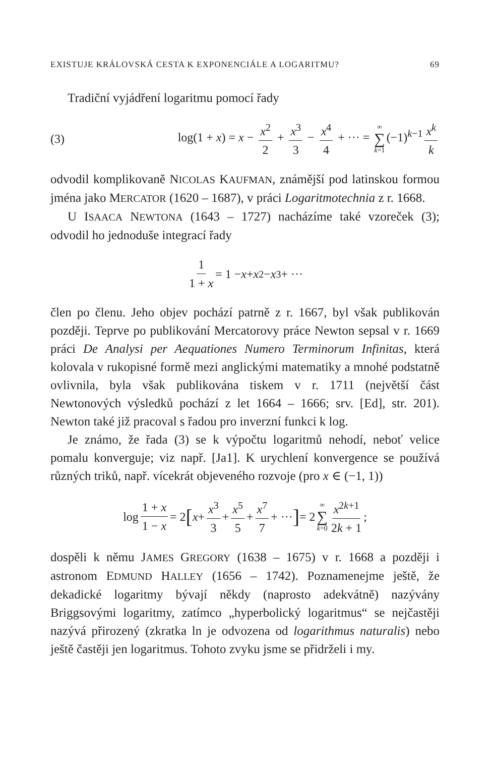EXISTUJE KRÁLOVSKÁ CESTA K EXPONENCIÁLE A LOGARITMU? 69
Tradiční vyjádření logaritmu pomocí řady
(3) log(1 + x) = x − x<sup>2</sup> 2 + x<sup>3</sup> 3 − x<sup>4</sup> 4 + ··· = ∞ ∑ k=1 (−1)<sup>k−1</sup> x<sup>k</sup> k
odvodil komplikovaně NICOLAS KAUFMAN, známější pod latinskou formou jména jako MERCATOR (1620 – 1687), v práci Logaritmotechnia z r. 1668.
U ISAACA NEWTONA (1643 – 1727) nacházíme také vzoreček (3); odvodil ho jednoduše integrací řady
1 1 + x = 1 − x + x<sup>2</sup> − x<sup>3</sup> + ···
člen po členu. Jeho objev pochází patrně z r. 1667, byl však publikován později. Teprve po publikování Mercatorovy práce Newton sepsal v r. 1669 práci De Analysi per Aequationes Numero Terminorum Infinitas, která kolovala v rukopisné formě mezi anglickými matematiky a mnohé podstatně ovlivnila, byla však publikována tiskem v r. 1711 (největší část Newtonových výsledků pochází z let 1664 – 1666; srv. [Ed], str. 201). Newton také již pracoval s řadou pro inverzní funkci k log.
Je známo, že řada (3) se k výpočtu logaritmů nehodí, neboť velice pomalu konverguje; viz např. [Ja1]. K urychlení konvergence se používá různých triků, např. vícekrát objeveného rozvoje (pro x ∈ (−1, 1))
log 1 + x 1 − x = 2 [x + x<sup>3</sup> 3 + x<sup>5</sup> 5 + x<sup>7</sup> 7 + ···] = 2 ∞ ∑ k=0 x<sup>2k+1</sup> 2k + 1 ;
dospěli k němu JAMES GREGORY (1638 – 1675) v r. 1668 a později i astronom EDMUND HALLEY (1656 – 1742). Poznamenejme ještě, že dekadické logaritmy bývají někdy (naprosto adekvátně) nazývány Briggsovými logaritmy, zatímco „hyperbolický logaritmus“ se nejčastěji nazývá přirozený (zkratka ln je odvozena od logarithmus naturalis) nebo ještě častěji jen logaritmus. Tohoto zvyku jsme se přidrželi i my.